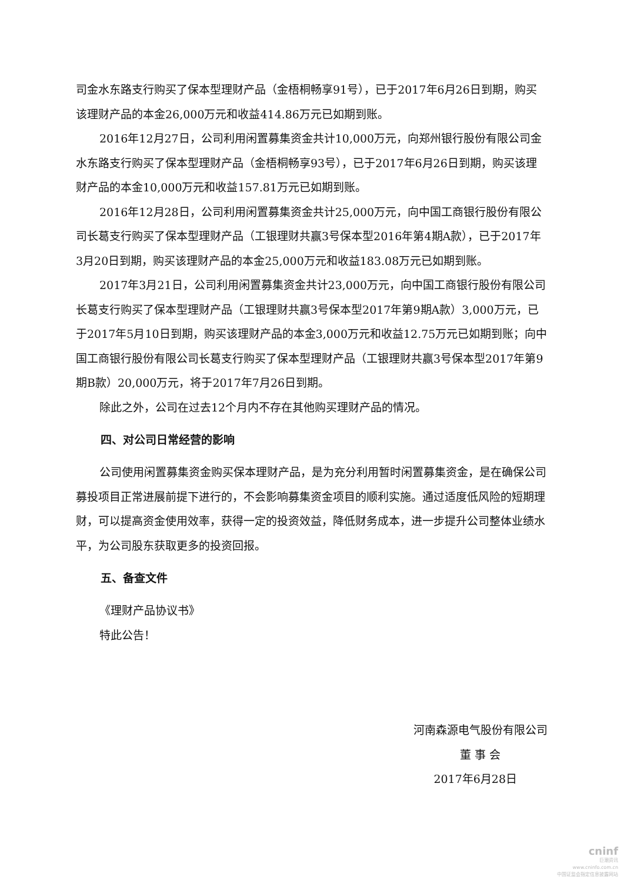司金水东路支行购买了保本型理财产品（金梧桐畅享91号），已于2017年6月26日到期，购买该理财产品的本金26,000万元和收益414.86万元已如期到账。
2016年12月27日，公司利用闲置募集资金共计10,000万元，向郑州银行股份有限公司金水东路支行购买了保本型理财产品（金梧桐畅享93号），已于2017年6月26日到期，购买该理财产品的本金10,000万元和收益157.81万元已如期到账。
2016年12月28日，公司利用闲置募集资金共计25,000万元，向中国工商银行股份有限公司长葛支行购买了保本型理财产品（工银理财共赢3号保本型2016年第4期A款），已于2017年3月20日到期，购买该理财产品的本金25,000万元和收益183.08万元已如期到账。
2017年3月21日，公司利用闲置募集资金共计23,000万元，向中国工商银行股份有限公司长葛支行购买了保本型理财产品（工银理财共赢3号保本型2017年第9期A款）3,000万元，已于2017年5月10日到期，购买该理财产品的本金3,000万元和收益12.75万元已如期到账；向中国工商银行股份有限公司长葛支行购买了保本型理财产品（工银理财共赢3号保本型2017年第9期B款）20,000万元，将于2017年7月26日到期。
除此之外，公司在过去12个月内不存在其他购买理财产品的情况。
四、对公司日常经营的影响
公司使用闲置募集资金购买保本理财产品，是为充分利用暂时闲置募集资金，是在确保公司募投项目正常进展前提下进行的，不会影响募集资金项目的顺利实施。通过适度低风险的短期理财，可以提高资金使用效率，获得一定的投资效益，降低财务成本，进一步提升公司整体业绩水平，为公司股东获取更多的投资回报。
五、备查文件
《理财产品协议书》
特此公告！
河南森源电气股份有限公司
董 事 会
2017年6月28日
cninf
巨潮资讯
www.cninfo.com.cn
中国证监会指定信息披露网站